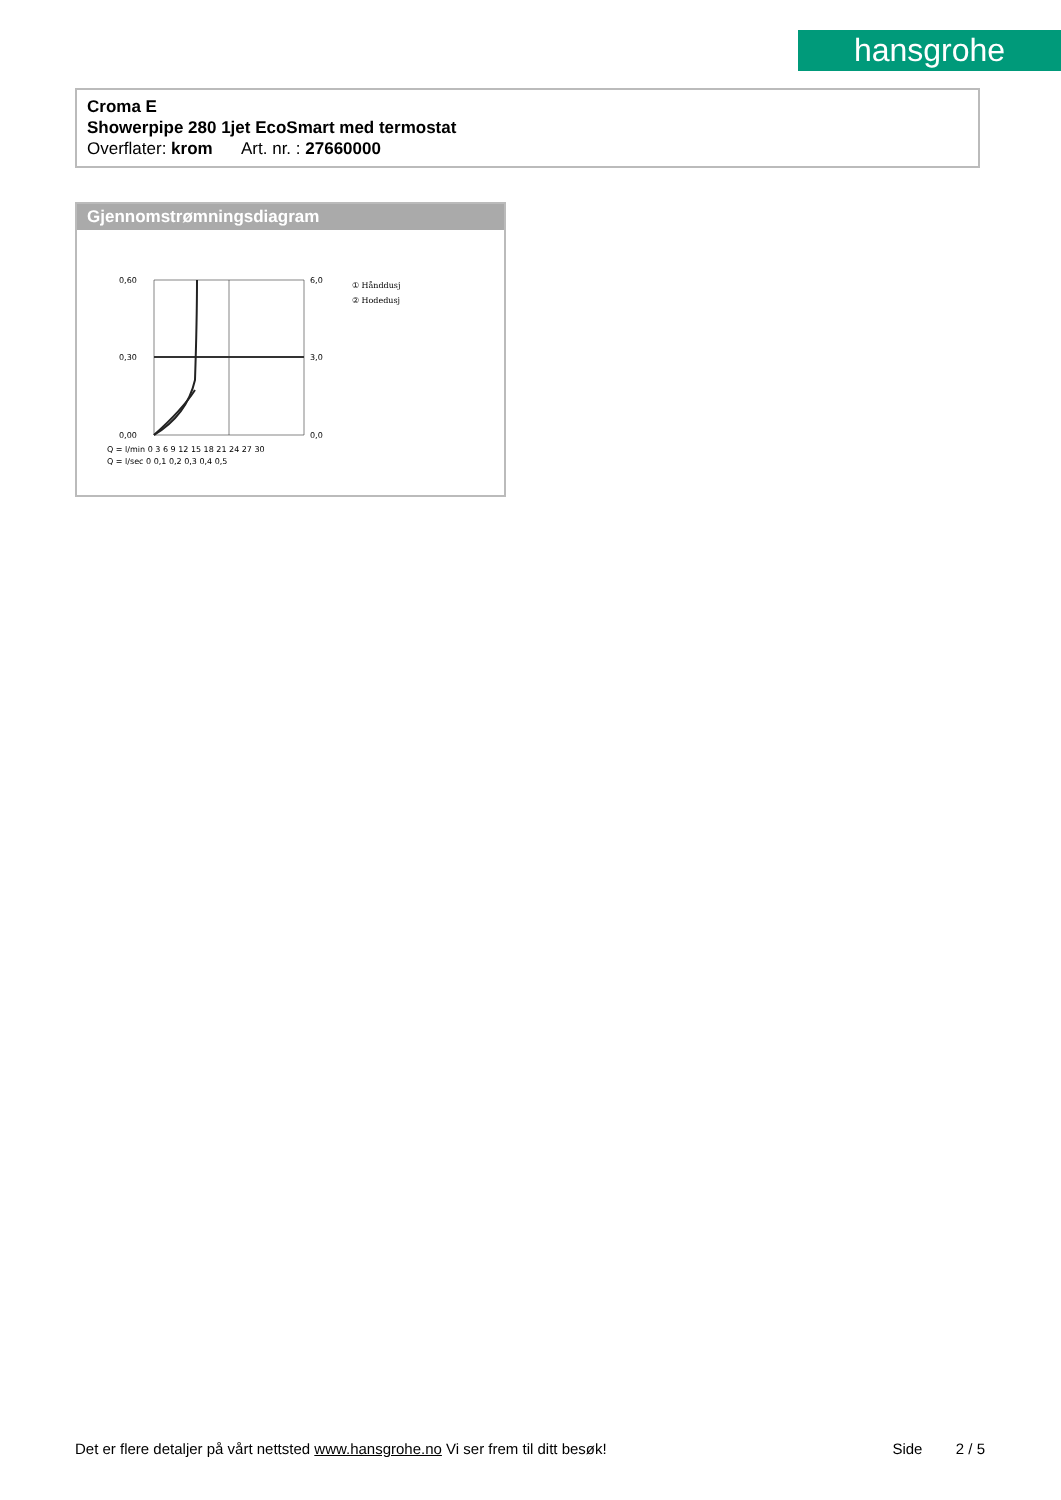hansgrohe
Croma E
Showerpipe 280 1jet EcoSmart med termostat
Overflater: krom Art. nr. : 27660000
Gjennomstrømningsdiagram
0,60
0,30
0,00
6,0
3,0
0,0
Q = l/min 0 3 6 9 12 15 18 21 24 27 30
Q = l/sec 0 0,1 0,2 0,3 0,4 0,5
① Hånddusj
② Hodedusj
Det er flere detaljer på vårt nettsted www.hansgrohe.no Vi ser frem til ditt besøk! Side 2 / 5